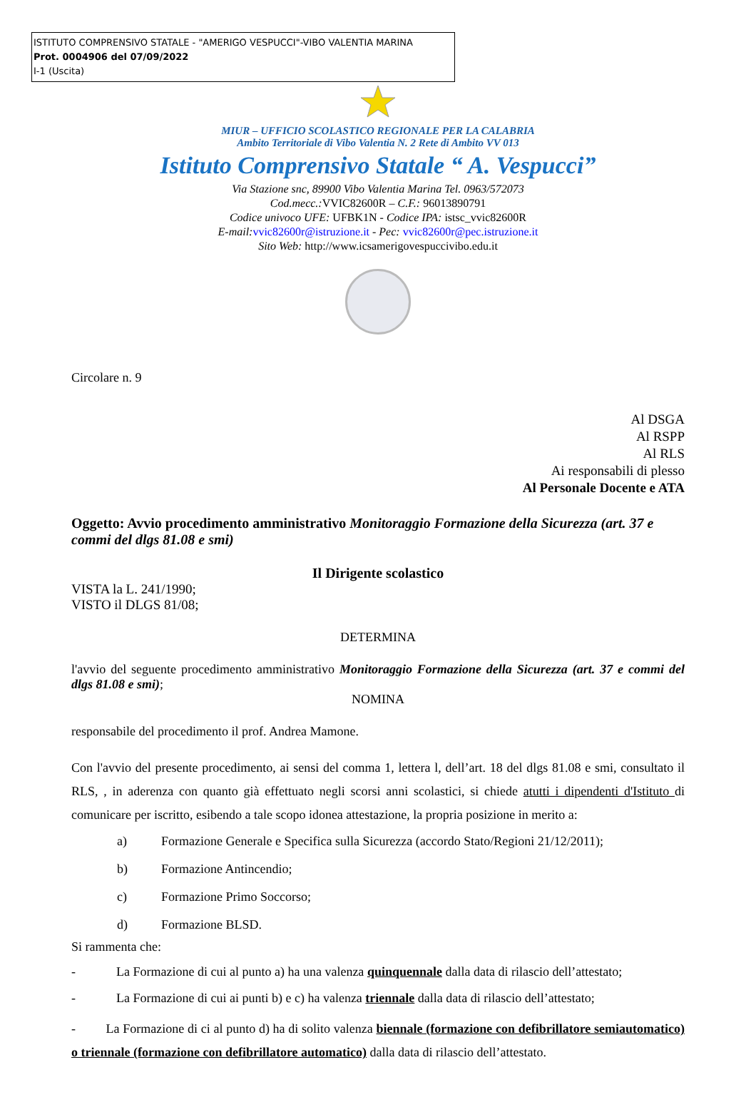ISTITUTO COMPRENSIVO STATALE - "AMERIGO VESPUCCI"-VIBO VALENTIA MARINA
Prot. 0004906 del 07/09/2022
I-1 (Uscita)
MIUR – UFFICIO SCOLASTICO REGIONALE PER LA CALABRIA
Ambito Territoriale di Vibo Valentia N. 2 Rete di Ambito VV 013
Istituto Comprensivo Statale “ A. Vespucci”
Via Stazione snc, 89900 Vibo Valentia Marina Tel. 0963/572073
Cod.mecc.: VVIC82600R – C.F.: 96013890791
Codice univoco UFE: UFBK1N - Codice IPA: istsc_vvic82600R
E-mail: vvic82600r@istruzione.it - Pec: vvic82600r@pec.istruzione.it
Sito Web: http://www.icsamerigovespuccivibo.edu.it
Circolare n. 9
Al DSGA
Al RSPP
Al RLS
Ai responsabili di plesso
Al Personale Docente e ATA
Oggetto: Avvio procedimento amministrativo Monitoraggio Formazione della Sicurezza (art. 37 e commi del dlgs 81.08 e smi)
Il Dirigente scolastico
VISTA la L. 241/1990;
VISTO il DLGS 81/08;
DETERMINA
l'avvio del seguente procedimento amministrativo Monitoraggio Formazione della Sicurezza (art. 37 e commi del dlgs 81.08 e smi);
NOMINA
responsabile del procedimento il prof. Andrea Mamone.
Con l'avvio del presente procedimento, ai sensi del comma 1, lettera l, dell’art. 18 del dlgs 81.08 e smi, consultato il RLS, , in aderenza con quanto già effettuato negli scorsi anni scolastici, si chiede atutti i dipendenti d'Istituto di comunicare per iscritto, esibendo a tale scopo idonea attestazione, la propria posizione in merito a:
a) Formazione Generale e Specifica sulla Sicurezza (accordo Stato/Regioni 21/12/2011);
b) Formazione Antincendio;
c) Formazione Primo Soccorso;
d) Formazione BLSD.
Si rammenta che:
- La Formazione di cui al punto a) ha una valenza quinquennale dalla data di rilascio dell’attestato;
- La Formazione di cui ai punti b) e c) ha valenza triennale dalla data di rilascio dell’attestato;
- La Formazione di ci al punto d) ha di solito valenza biennale (formazione con defibrillatore semiautomatico) o triennale (formazione con defibrillatore automatico) dalla data di rilascio dell’attestato.